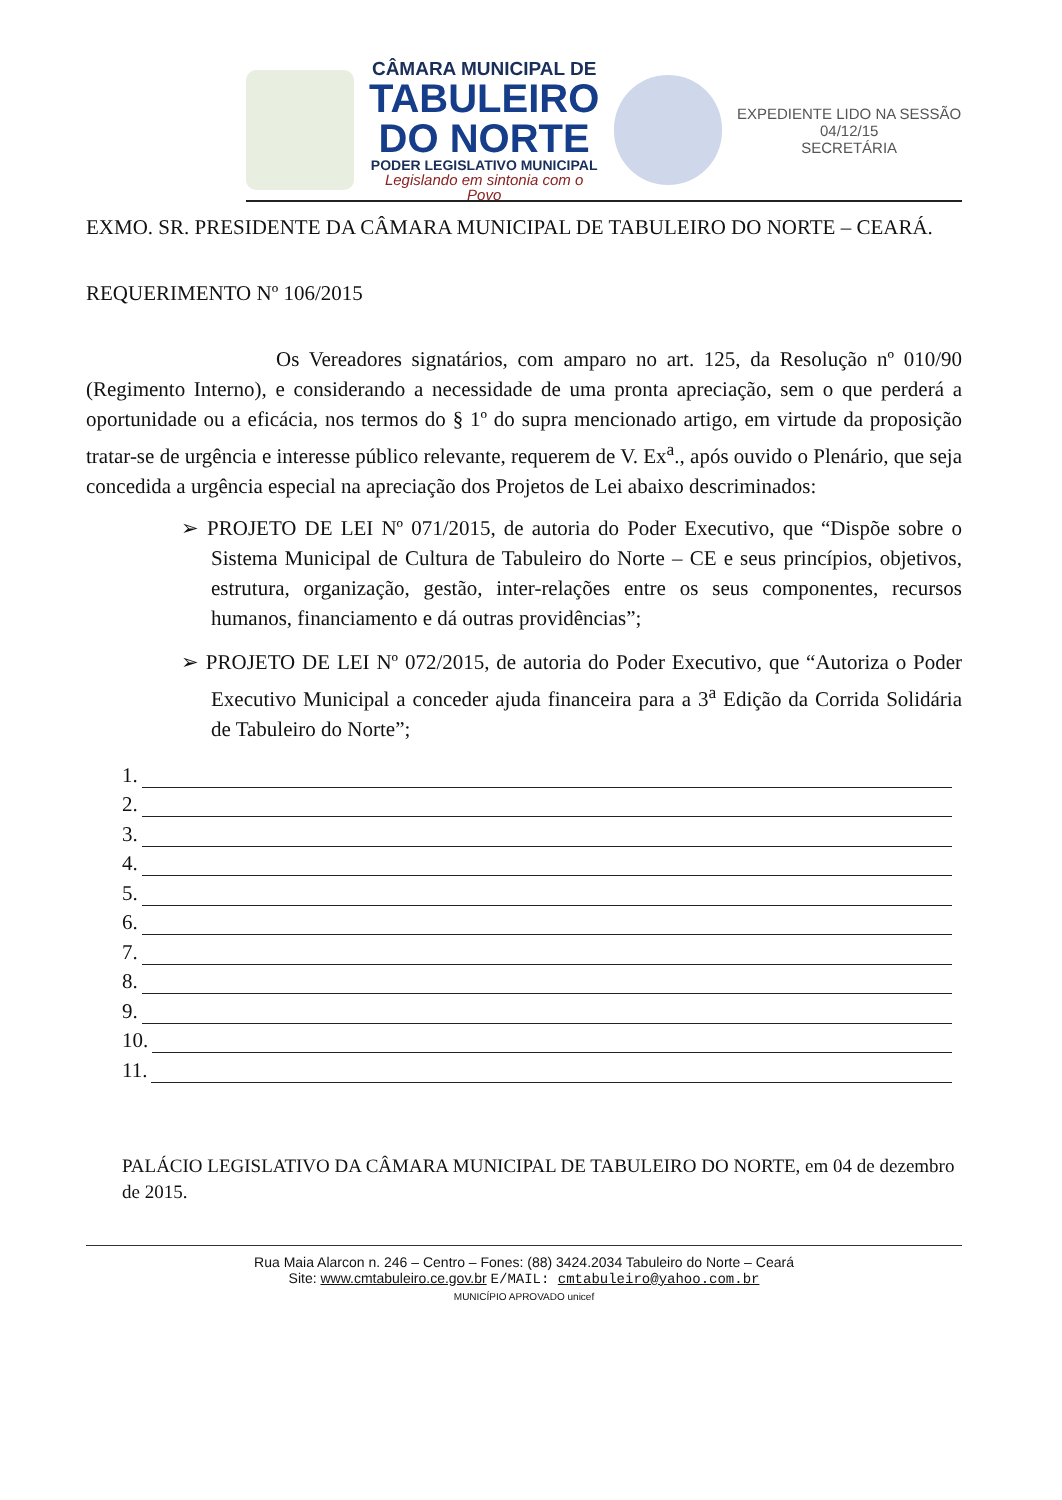CÂMARA MUNICIPAL DE
TABULEIRO
DO NORTE
PODER LEGISLATIVO MUNICIPAL
Legislando em sintonia com o Povo
EXPEDIENTE LIDO NA SESSÃO
04/12/15
SECRETÁRIA
EXMO. SR. PRESIDENTE DA CÂMARA MUNICIPAL DE TABULEIRO DO NORTE – CEARÁ.
REQUERIMENTO Nº 106/2015
Os Vereadores signatários, com amparo no art. 125, da Resolução nº 010/90 (Regimento Interno), e considerando a necessidade de uma pronta apreciação, sem o que perderá a oportunidade ou a eficácia, nos termos do § 1º do supra mencionado artigo, em virtude da proposição tratar-se de urgência e interesse público relevante, requerem de V. Ex<sup>a</sup>., após ouvido o Plenário, que seja concedida a urgência especial na apreciação dos Projetos de Lei abaixo descriminados:
➢ PROJETO DE LEI Nº 071/2015, de autoria do Poder Executivo, que “Dispõe sobre o Sistema Municipal de Cultura de Tabuleiro do Norte – CE e seus princípios, objetivos, estrutura, organização, gestão, inter-relações entre os seus componentes, recursos humanos, financiamento e dá outras providências”;
➢ PROJETO DE LEI Nº 072/2015, de autoria do Poder Executivo, que “Autoriza o Poder Executivo Municipal a conceder ajuda financeira para a 3<sup>a</sup> Edição da Corrida Solidária de Tabuleiro do Norte”;
1.
2.
3.
4.
5.
6.
7.
8.
9.
10.
11.
PALÁCIO LEGISLATIVO DA CÂMARA MUNICIPAL DE TABULEIRO DO NORTE, em 04 de dezembro de 2015.
Rua Maia Alarcon n. 246 – Centro – Fones: (88) 3424.2034 Tabuleiro do Norte – Ceará
Site: www.cmtabuleiro.ce.gov.br E/MAIL: cmtabuleiro@yahoo.com.br
MUNICÍPIO APROVADO unicef